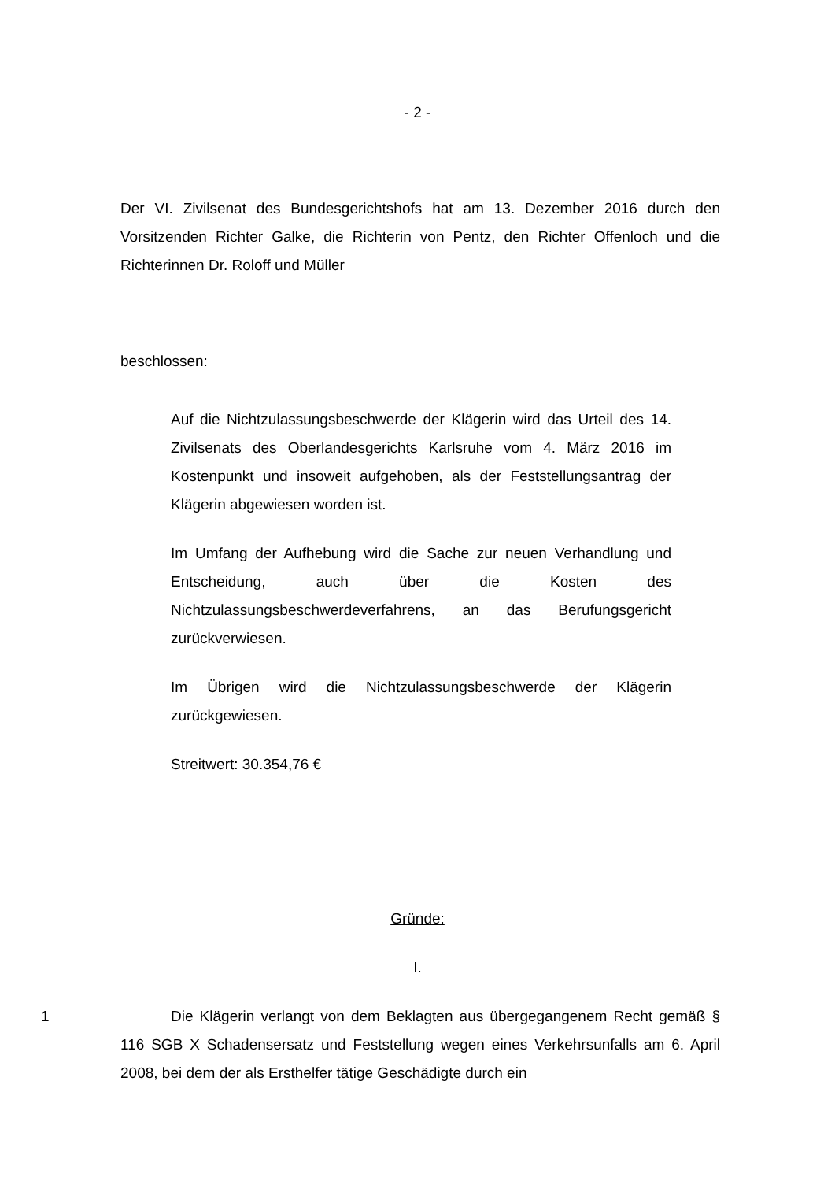- 2 -
Der VI. Zivilsenat des Bundesgerichtshofs hat am 13. Dezember 2016 durch den Vorsitzenden Richter Galke, die Richterin von Pentz, den Richter Offenloch und die Richterinnen Dr. Roloff und Müller
beschlossen:
Auf die Nichtzulassungsbeschwerde der Klägerin wird das Urteil des 14. Zivilsenats des Oberlandesgerichts Karlsruhe vom 4. März 2016 im Kostenpunkt und insoweit aufgehoben, als der Feststellungsantrag der Klägerin abgewiesen worden ist.
Im Umfang der Aufhebung wird die Sache zur neuen Verhandlung und Entscheidung, auch über die Kosten des Nichtzulassungsbeschwerdeverfahrens, an das Berufungsgericht zurückverwiesen.
Im Übrigen wird die Nichtzulassungsbeschwerde der Klägerin zurückgewiesen.
Streitwert: 30.354,76 €
Gründe:
I.
1 Die Klägerin verlangt von dem Beklagten aus übergegangenem Recht gemäß § 116 SGB X Schadensersatz und Feststellung wegen eines Verkehrsunfalls am 6. April 2008, bei dem der als Ersthelfer tätige Geschädigte durch ein